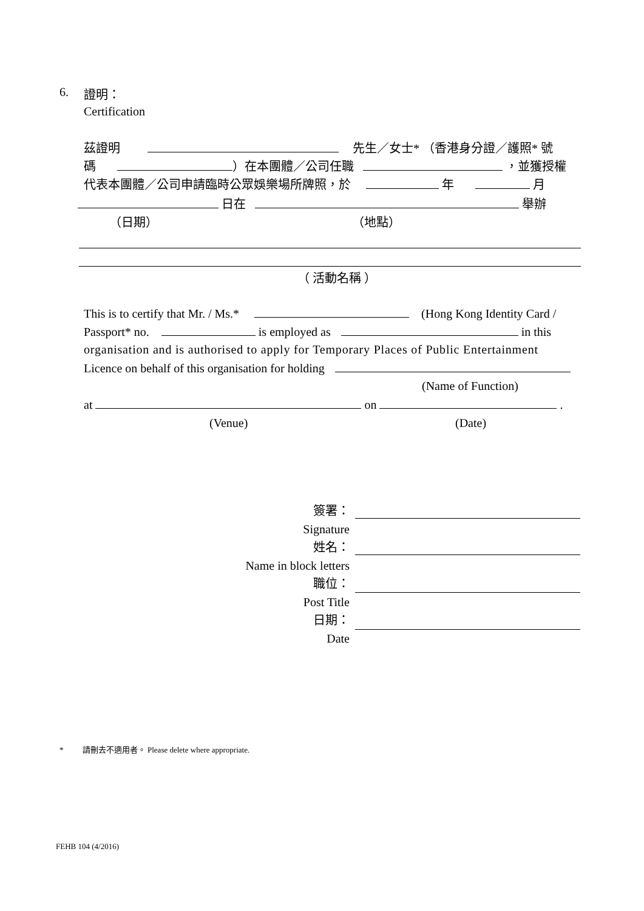6. 證明：
Certification
茲證明 先生／女士* （香港身分證／護照* 號
碼 ）在本團體／公司任職 ，並獲授權
代表本團體／公司申請臨時公眾娛樂場所牌照，於 年 月
日在 舉辦
（日期） （地點）
（ 活動名稱 ）
This is to certify that Mr. / Ms.* (Hong Kong Identity Card /
Passport* no. is employed as in this
organisation and is authorised to apply for Temporary Places of Public Entertainment
Licence on behalf of this organisation for holding
(Name of Function)
at on .
(Venue) (Date)
簽署：
Signature
姓名：
Name in block letters
職位：
Post Title
日期：
Date
* 請刪去不適用者。 Please delete where appropriate.
FEHB 104 (4/2016)